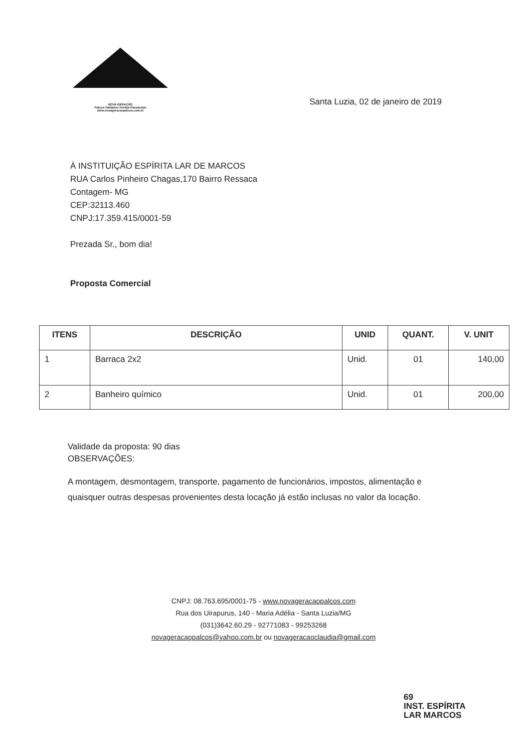NOVA GERAÇÃO
Palcos-Tablados-Tendas-Passarelas
www.novageracaopalcos.com.br
Santa Luzia, 02 de janeiro de 2019
À INSTITUIÇÃO ESPÍRITA LAR DE MARCOS
RUA Carlos Pinheiro Chagas,170 Bairro Ressaca
Contagem- MG
CEP:32113.460
CNPJ:17.359.415/0001-59
Prezada Sr., bom dia!
Proposta Comercial
| ITENS | DESCRIÇÃO | UNID | QUANT. | V. UNIT |
| --- | --- | --- | --- | --- |
| 1 | Barraca 2x2 | Unid. | 01 | 140,00 |
| 2 | Banheiro químico | Unid. | 01 | 200,00 |
Validade da proposta: 90 dias
OBSERVAÇÕES:
A montagem, desmontagem, transporte, pagamento de funcionários, impostos, alimentação e quaisquer outras despesas provenientes desta locação já estão inclusas no valor da locação.
CNPJ: 08.763.695/0001-75 - www.novageracaopalcos.com
Rua dos Uirapurus, 140 - Maria Adélia - Santa Luzia/MG
(031)3642.60.29 - 92771083 - 99253268
novageracaopalcos@yahoo.com.br ou novageracaoclaudia@gmail.com
69
INST. ESPÍRITA
LAR MARCOS